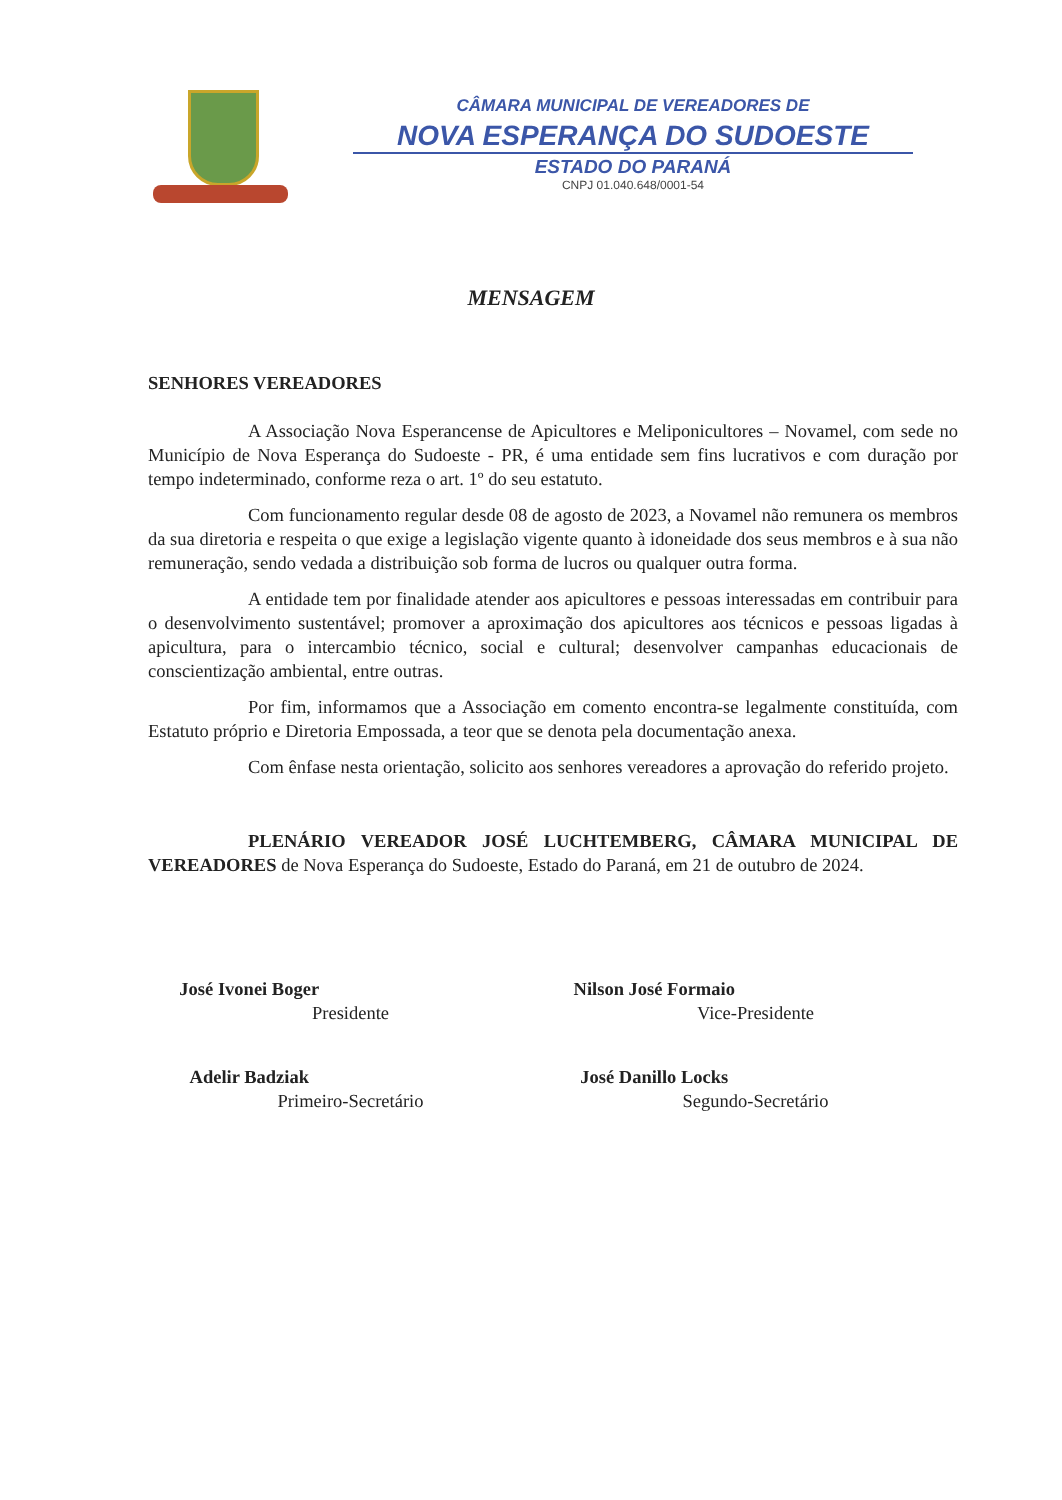CÂMARA MUNICIPAL DE VEREADORES DE
NOVA ESPERANÇA DO SUDOESTE
ESTADO DO PARANÁ
CNPJ 01.040.648/0001-54
MENSAGEM
SENHORES VEREADORES
A Associação Nova Esperancense de Apicultores e Meliponicultores – Novamel, com sede no Município de Nova Esperança do Sudoeste - PR, é uma entidade sem fins lucrativos e com duração por tempo indeterminado, conforme reza o art. 1º do seu estatuto.
Com funcionamento regular desde 08 de agosto de 2023, a Novamel não remunera os membros da sua diretoria e respeita o que exige a legislação vigente quanto à idoneidade dos seus membros e à sua não remuneração, sendo vedada a distribuição sob forma de lucros ou qualquer outra forma.
A entidade tem por finalidade atender aos apicultores e pessoas interessadas em contribuir para o desenvolvimento sustentável; promover a aproximação dos apicultores aos técnicos e pessoas ligadas à apicultura, para o intercambio técnico, social e cultural; desenvolver campanhas educacionais de conscientização ambiental, entre outras.
Por fim, informamos que a Associação em comento encontra-se legalmente constituída, com Estatuto próprio e Diretoria Empossada, a teor que se denota pela documentação anexa.
Com ênfase nesta orientação, solicito aos senhores vereadores a aprovação do referido projeto.
PLENÁRIO VEREADOR JOSÉ LUCHTEMBERG, CÂMARA MUNICIPAL DE VEREADORES de Nova Esperança do Sudoeste, Estado do Paraná, em 21 de outubro de 2024.
José Ivonei Boger
Presidente
Adelir Badziak
Primeiro-Secretário
Nilson José Formaio
Vice-Presidente
José Danillo Locks
Segundo-Secretário